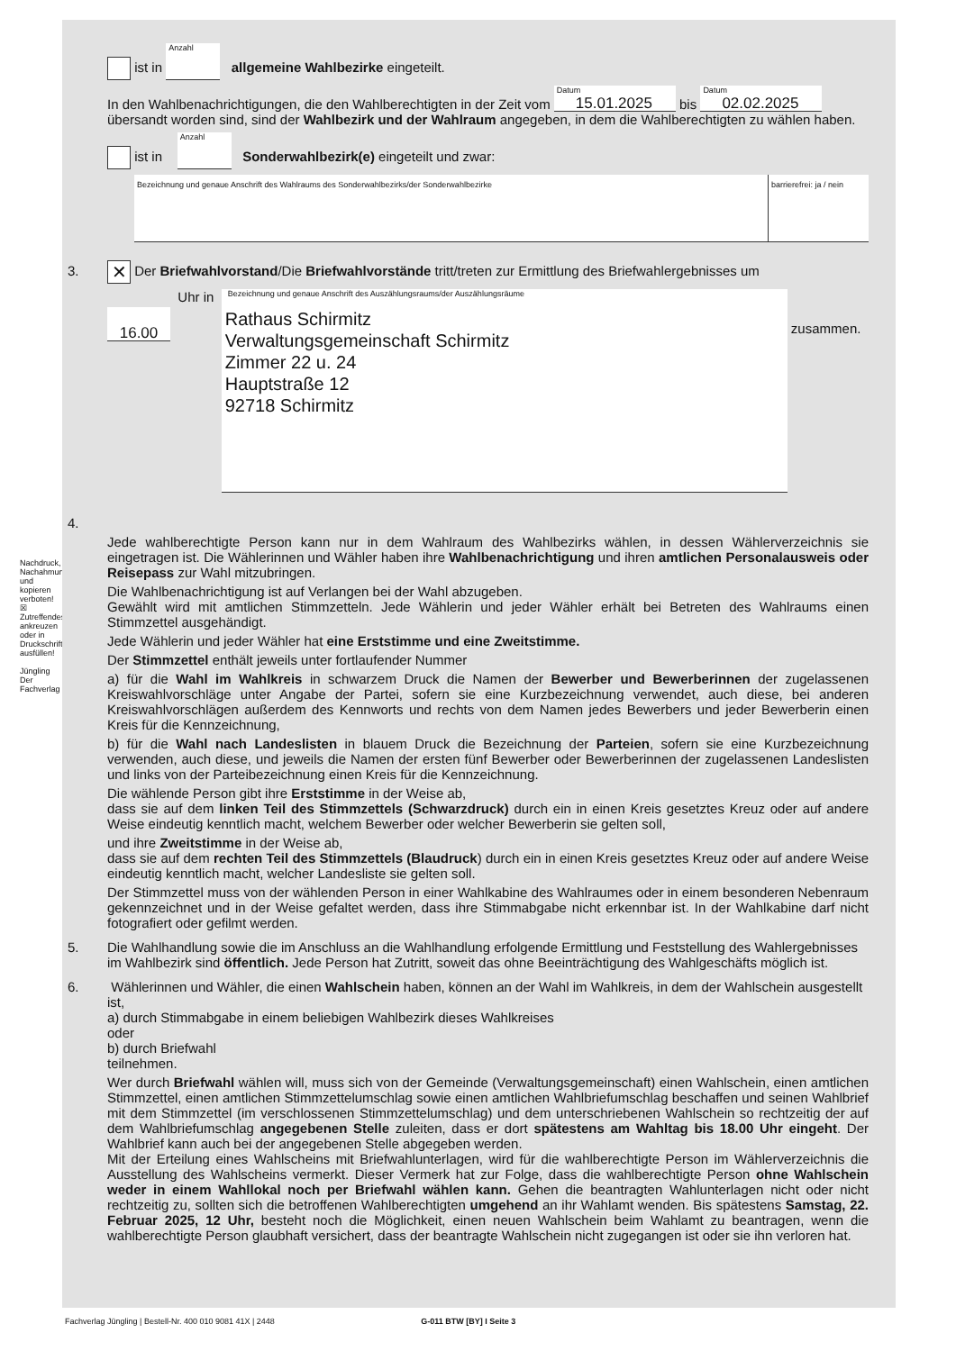Nachdruck, Nachahmung und kopieren verboten!
☒ Zutreffendes ankreuzen oder in Druckschrift ausfüllen!
Jüngling Der Fachverlag
ist in Anzahl allgemeine Wahlbezirke eingeteilt.
In den Wahlbenachrichtigungen, die den Wahlberechtigten in der Zeit vom Datum 15.01.2025 bis Datum 02.02.2025
übersandt worden sind, sind der Wahlbezirk und der Wahlraum angegeben, in dem die Wahlberechtigten zu wählen haben.
ist in Anzahl Sonderwahlbezirk(e) eingeteilt und zwar:
Bezeichnung und genaue Anschrift des Wahlraums des Sonderwahlbezirks/der Sonderwahlbezirke
barrierefrei: ja / nein
3. ✕ Der Briefwahlvorstand/Die Briefwahlvorstände tritt/treten zur Ermittlung des Briefwahlergebnisses um
16.00 Uhr in
Bezeichnung und genaue Anschrift des Auszählungsraums/der Auszählungsräume
Rathaus Schirmitz
Verwaltungsgemeinschaft Schirmitz
Zimmer 22 u. 24
Hauptstraße 12
92718 Schirmitz
zusammen.
4.
Jede wahlberechtigte Person kann nur in dem Wahlraum des Wahlbezirks wählen, in dessen Wählerverzeichnis sie eingetragen ist. Die Wählerinnen und Wähler haben ihre Wahlbenachrichtigung und ihren amtlichen Personalausweis oder Reisepass zur Wahl mitzubringen.
Die Wahlbenachrichtigung ist auf Verlangen bei der Wahl abzugeben.
Gewählt wird mit amtlichen Stimmzetteln. Jede Wählerin und jeder Wähler erhält bei Betreten des Wahlraums einen Stimmzettel ausgehändigt.
Jede Wählerin und jeder Wähler hat eine Erststimme und eine Zweitstimme.
Der Stimmzettel enthält jeweils unter fortlaufender Nummer
a) für die Wahl im Wahlkreis in schwarzem Druck die Namen der Bewerber und Bewerberinnen der zugelassenen Kreiswahlvorschläge unter Angabe der Partei, sofern sie eine Kurzbezeichnung verwendet, auch diese, bei anderen Kreiswahlvorschlägen außerdem des Kennworts und rechts von dem Namen jedes Bewerbers und jeder Bewerberin einen Kreis für die Kennzeichnung,
b) für die Wahl nach Landeslisten in blauem Druck die Bezeichnung der Parteien, sofern sie eine Kurzbezeichnung verwenden, auch diese, und jeweils die Namen der ersten fünf Bewerber oder Bewerberinnen der zugelassenen Landeslisten und links von der Parteibezeichnung einen Kreis für die Kennzeichnung.
Die wählende Person gibt ihre Erststimme in der Weise ab,
dass sie auf dem linken Teil des Stimmzettels (Schwarzdruck) durch ein in einen Kreis gesetztes Kreuz oder auf andere Weise eindeutig kenntlich macht, welchem Bewerber oder welcher Bewerberin sie gelten soll,
und ihre Zweitstimme in der Weise ab,
dass sie auf dem rechten Teil des Stimmzettels (Blaudruck) durch ein in einen Kreis gesetztes Kreuz oder auf andere Weise eindeutig kenntlich macht, welcher Landesliste sie gelten soll.
Der Stimmzettel muss von der wählenden Person in einer Wahlkabine des Wahlraumes oder in einem besonderen Nebenraum gekennzeichnet und in der Weise gefaltet werden, dass ihre Stimmabgabe nicht erkennbar ist. In der Wahlkabine darf nicht fotografiert oder gefilmt werden.
5.
Die Wahlhandlung sowie die im Anschluss an die Wahlhandlung erfolgende Ermittlung und Feststellung des Wahlergebnisses im Wahlbezirk sind öffentlich. Jede Person hat Zutritt, soweit das ohne Beeinträchtigung des Wahlgeschäfts möglich ist.
6.
Wählerinnen und Wähler, die einen Wahlschein haben, können an der Wahl im Wahlkreis, in dem der Wahlschein ausgestellt ist,
a) durch Stimmabgabe in einem beliebigen Wahlbezirk dieses Wahlkreises
oder
b) durch Briefwahl
teilnehmen.
Wer durch Briefwahl wählen will, muss sich von der Gemeinde (Verwaltungsgemeinschaft) einen Wahlschein, einen amtlichen Stimmzettel, einen amtlichen Stimmzettelumschlag sowie einen amtlichen Wahlbriefumschlag beschaffen und seinen Wahlbrief mit dem Stimmzettel (im verschlossenen Stimmzettelumschlag) und dem unterschriebenen Wahlschein so rechtzeitig der auf dem Wahlbriefumschlag angegebenen Stelle zuleiten, dass er dort spätestens am Wahltag bis 18.00 Uhr eingeht. Der Wahlbrief kann auch bei der angegebenen Stelle abgegeben werden.
Mit der Erteilung eines Wahlscheins mit Briefwahlunterlagen, wird für die wahlberechtigte Person im Wählerverzeichnis die Ausstellung des Wahlscheins vermerkt. Dieser Vermerk hat zur Folge, dass die wahlberechtigte Person ohne Wahlschein weder in einem Wahllokal noch per Briefwahl wählen kann. Gehen die beantragten Wahlunterlagen nicht oder nicht rechtzeitig zu, sollten sich die betroffenen Wahlberechtigten umgehend an ihr Wahlamt wenden. Bis spätestens Samstag, 22. Februar 2025, 12 Uhr, besteht noch die Möglichkeit, einen neuen Wahlschein beim Wahlamt zu beantragen, wenn die wahlberechtigte Person glaubhaft versichert, dass der beantragte Wahlschein nicht zugegangen ist oder sie ihn verloren hat.
Fachverlag Jüngling | Bestell-Nr. 400 010 9081 41X | 2448 G-011 BTW [BY] I Seite 3